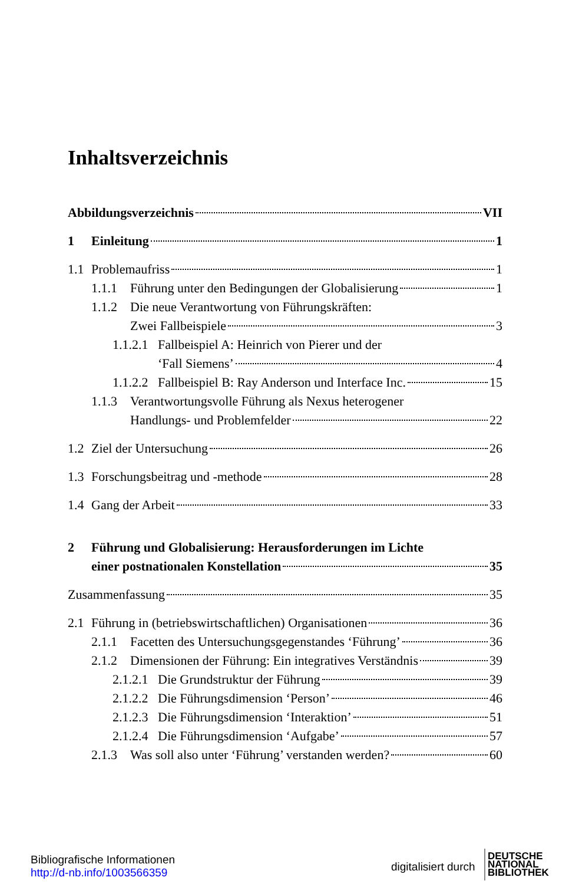Inhaltsverzeichnis
Abbildungsverzeichnis VII
1 Einleitung 1
1.1 Problemaufriss 1
1.1.1 Führung unter den Bedingungen der Globalisierung 1
1.1.2 Die neue Verantwortung von Führungskräften:
Zwei Fallbeispiele 3
1.1.2.1 Fallbeispiel A: Heinrich von Pierer und der
‘Fall Siemens’ 4
1.1.2.2 Fallbeispiel B: Ray Anderson und Interface Inc. 15
1.1.3 Verantwortungsvolle Führung als Nexus heterogener
Handlungs- und Problemfelder 22
1.2 Ziel der Untersuchung 26
1.3 Forschungsbeitrag und -methode 28
1.4 Gang der Arbeit 33
2 Führung und Globalisierung: Herausforderungen im Lichte
einer postnationalen Konstellation 35
Zusammenfassung 35
2.1 Führung in (betriebswirtschaftlichen) Organisationen 36
2.1.1 Facetten des Untersuchungsgegenstandes ‘Führung’ 36
2.1.2 Dimensionen der Führung: Ein integratives Verständnis 39
2.1.2.1 Die Grundstruktur der Führung 39
2.1.2.2 Die Führungsdimension ‘Person’ 46
2.1.2.3 Die Führungsdimension ‘Interaktion’ 51
2.1.2.4 Die Führungsdimension ‘Aufgabe’ 57
2.1.3 Was soll also unter ‘Führung’ verstanden werden? 60
Bibliografische Informationen
http://d-nb.info/1003566359
digitalisiert durch
DEUTSCHE
NATIONAL
BIBLIOTHEK